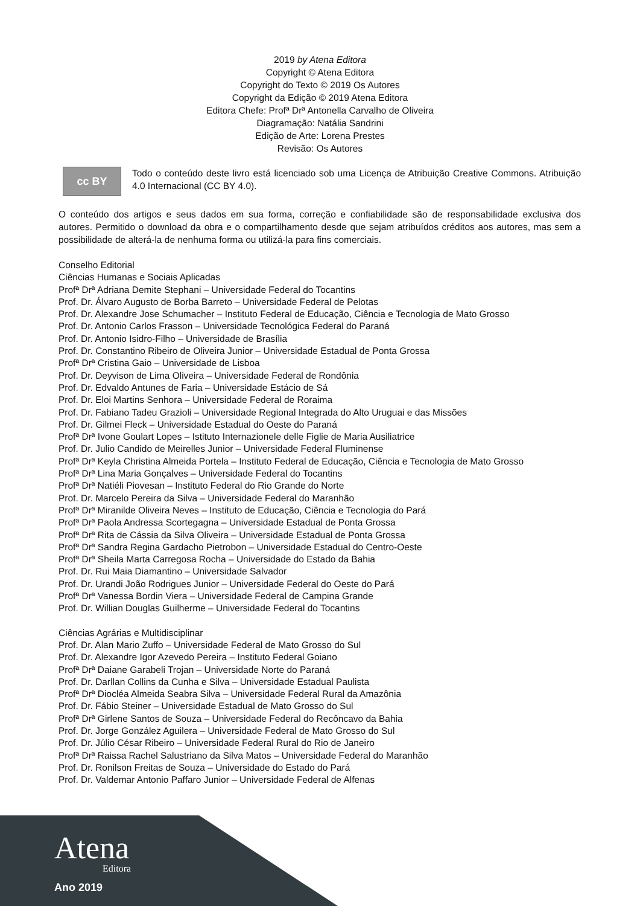2019 by Atena Editora
Copyright © Atena Editora
Copyright do Texto © 2019 Os Autores
Copyright da Edição © 2019 Atena Editora
Editora Chefe: Profª Drª Antonella Carvalho de Oliveira
Diagramação: Natália Sandrini
Edição de Arte: Lorena Prestes
Revisão: Os Autores
cc BY
Todo o conteúdo deste livro está licenciado sob uma Licença de Atribuição Creative Commons. Atribuição 4.0 Internacional (CC BY 4.0).
O conteúdo dos artigos e seus dados em sua forma, correção e confiabilidade são de responsabilidade exclusiva dos autores. Permitido o download da obra e o compartilhamento desde que sejam atribuídos créditos aos autores, mas sem a possibilidade de alterá-la de nenhuma forma ou utilizá-la para fins comerciais.
Conselho Editorial
Ciências Humanas e Sociais Aplicadas
Profª Drª Adriana Demite Stephani – Universidade Federal do Tocantins
Prof. Dr. Álvaro Augusto de Borba Barreto – Universidade Federal de Pelotas
Prof. Dr. Alexandre Jose Schumacher – Instituto Federal de Educação, Ciência e Tecnologia de Mato Grosso
Prof. Dr. Antonio Carlos Frasson – Universidade Tecnológica Federal do Paraná
Prof. Dr. Antonio Isidro-Filho – Universidade de Brasília
Prof. Dr. Constantino Ribeiro de Oliveira Junior – Universidade Estadual de Ponta Grossa
Profª Drª Cristina Gaio – Universidade de Lisboa
Prof. Dr. Deyvison de Lima Oliveira – Universidade Federal de Rondônia
Prof. Dr. Edvaldo Antunes de Faria – Universidade Estácio de Sá
Prof. Dr. Eloi Martins Senhora – Universidade Federal de Roraima
Prof. Dr. Fabiano Tadeu Grazioli – Universidade Regional Integrada do Alto Uruguai e das Missões
Prof. Dr. Gilmei Fleck – Universidade Estadual do Oeste do Paraná
Profª Drª Ivone Goulart Lopes – Istituto Internazionele delle Figlie de Maria Ausiliatrice
Prof. Dr. Julio Candido de Meirelles Junior – Universidade Federal Fluminense
Profª Drª Keyla Christina Almeida Portela – Instituto Federal de Educação, Ciência e Tecnologia de Mato Grosso
Profª Drª Lina Maria Gonçalves – Universidade Federal do Tocantins
Profª Drª Natiéli Piovesan – Instituto Federal do Rio Grande do Norte
Prof. Dr. Marcelo Pereira da Silva – Universidade Federal do Maranhão
Profª Drª Miranilde Oliveira Neves – Instituto de Educação, Ciência e Tecnologia do Pará
Profª Drª Paola Andressa Scortegagna – Universidade Estadual de Ponta Grossa
Profª Drª Rita de Cássia da Silva Oliveira – Universidade Estadual de Ponta Grossa
Profª Drª Sandra Regina Gardacho Pietrobon – Universidade Estadual do Centro-Oeste
Profª Drª Sheila Marta Carregosa Rocha – Universidade do Estado da Bahia
Prof. Dr. Rui Maia Diamantino – Universidade Salvador
Prof. Dr. Urandi João Rodrigues Junior – Universidade Federal do Oeste do Pará
Profª Drª Vanessa Bordin Viera – Universidade Federal de Campina Grande
Prof. Dr. Willian Douglas Guilherme – Universidade Federal do Tocantins
Ciências Agrárias e Multidisciplinar
Prof. Dr. Alan Mario Zuffo – Universidade Federal de Mato Grosso do Sul
Prof. Dr. Alexandre Igor Azevedo Pereira – Instituto Federal Goiano
Profª Drª Daiane Garabeli Trojan – Universidade Norte do Paraná
Prof. Dr. Darllan Collins da Cunha e Silva – Universidade Estadual Paulista
Profª Drª Diocléa Almeida Seabra Silva – Universidade Federal Rural da Amazônia
Prof. Dr. Fábio Steiner – Universidade Estadual de Mato Grosso do Sul
Profª Drª Girlene Santos de Souza – Universidade Federal do Recôncavo da Bahia
Prof. Dr. Jorge González Aguilera – Universidade Federal de Mato Grosso do Sul
Prof. Dr. Júlio César Ribeiro – Universidade Federal Rural do Rio de Janeiro
Profª Drª Raissa Rachel Salustriano da Silva Matos – Universidade Federal do Maranhão
Prof. Dr. Ronilson Freitas de Souza – Universidade do Estado do Pará
Prof. Dr. Valdemar Antonio Paffaro Junior – Universidade Federal de Alfenas
Atena
Editora
Ano 2019